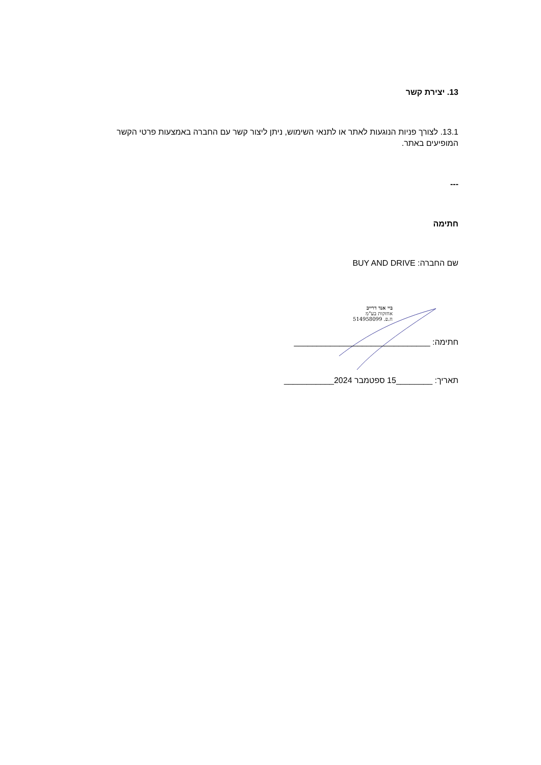13. יצירת קשר
13.1. לצורך פניות הנוגעות לאתר או לתנאי השימוש, ניתן ליצור קשר עם החברה באמצעות פרטי הקשר המופיעים באתר.
---
חתימה
שם החברה: BUY AND DRIVE
ביי אנד דרייב
אחזקות בע"מ
ח.פ. 514958099
חתימה: ______________________________
תאריך: ________15 ספטמבר 2024___________